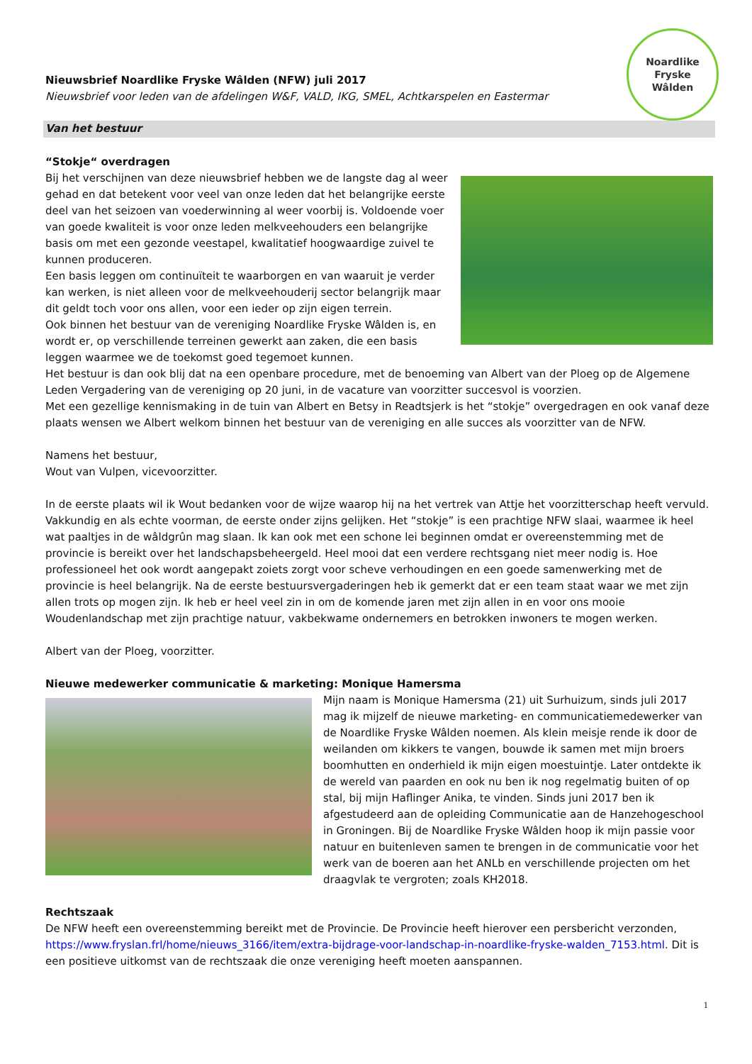Nieuwsbrief Noardlike Fryske Wâlden (NFW) juli 2017
Nieuwsbrief voor leden van de afdelingen W&F, VALD, IKG, SMEL, Achtkarspelen en Eastermar
Noardlike
Fryske
Wâlden
Van het bestuur
“Stokje“ overdragen
Bij het verschijnen van deze nieuwsbrief hebben we de langste dag al weer gehad en dat betekent voor veel van onze leden dat het belangrijke eerste deel van het seizoen van voederwinning al weer voorbij is. Voldoende voer van goede kwaliteit is voor onze leden melkveehouders een belangrijke basis om met een gezonde veestapel, kwalitatief hoogwaardige zuivel te kunnen produceren.
Een basis leggen om continuïteit te waarborgen en van waaruit je verder kan werken, is niet alleen voor de melkveehouderij sector belangrijk maar dit geldt toch voor ons allen, voor een ieder op zijn eigen terrein.
Ook binnen het bestuur van de vereniging Noardlike Fryske Wâlden is, en wordt er, op verschillende terreinen gewerkt aan zaken, die een basis leggen waarmee we de toekomst goed tegemoet kunnen.
Het bestuur is dan ook blij dat na een openbare procedure, met de benoeming van Albert van der Ploeg op de Algemene Leden Vergadering van de vereniging op 20 juni, in de vacature van voorzitter succesvol is voorzien.
Met een gezellige kennismaking in de tuin van Albert en Betsy in Readtsjerk is het “stokje” overgedragen en ook vanaf deze plaats wensen we Albert welkom binnen het bestuur van de vereniging en alle succes als voorzitter van de NFW.
Namens het bestuur,
Wout van Vulpen, vicevoorzitter.
In de eerste plaats wil ik Wout bedanken voor de wijze waarop hij na het vertrek van Attje het voorzitterschap heeft vervuld. Vakkundig en als echte voorman, de eerste onder zijns gelijken. Het “stokje” is een prachtige NFW slaai, waarmee ik heel wat paaltjes in de wâldgrûn mag slaan. Ik kan ook met een schone lei beginnen omdat er overeenstemming met de provincie is bereikt over het landschapsbeheergeld. Heel mooi dat een verdere rechtsgang niet meer nodig is. Hoe professioneel het ook wordt aangepakt zoiets zorgt voor scheve verhoudingen en een goede samenwerking met de provincie is heel belangrijk. Na de eerste bestuursvergaderingen heb ik gemerkt dat er een team staat waar we met zijn allen trots op mogen zijn. Ik heb er heel veel zin in om de komende jaren met zijn allen in en voor ons mooie Woudenlandschap met zijn prachtige natuur, vakbekwame ondernemers en betrokken inwoners te mogen werken.
Albert van der Ploeg, voorzitter.
Nieuwe medewerker communicatie & marketing: Monique Hamersma
Mijn naam is Monique Hamersma (21) uit Surhuizum, sinds juli 2017 mag ik mijzelf de nieuwe marketing- en communicatiemedewerker van de Noardlike Fryske Wâlden noemen. Als klein meisje rende ik door de weilanden om kikkers te vangen, bouwde ik samen met mijn broers boomhutten en onderhield ik mijn eigen moestuintje. Later ontdekte ik de wereld van paarden en ook nu ben ik nog regelmatig buiten of op stal, bij mijn Haflinger Anika, te vinden. Sinds juni 2017 ben ik afgestudeerd aan de opleiding Communicatie aan de Hanzehogeschool in Groningen. Bij de Noardlike Fryske Wâlden hoop ik mijn passie voor natuur en buitenleven samen te brengen in de communicatie voor het werk van de boeren aan het ANLb en verschillende projecten om het draagvlak te vergroten; zoals KH2018.
Rechtszaak
De NFW heeft een overeenstemming bereikt met de Provincie. De Provincie heeft hierover een persbericht verzonden, https://www.fryslan.frl/home/nieuws_3166/item/extra-bijdrage-voor-landschap-in-noardlike-fryske-walden_7153.html. Dit is een positieve uitkomst van de rechtszaak die onze vereniging heeft moeten aanspannen.
1